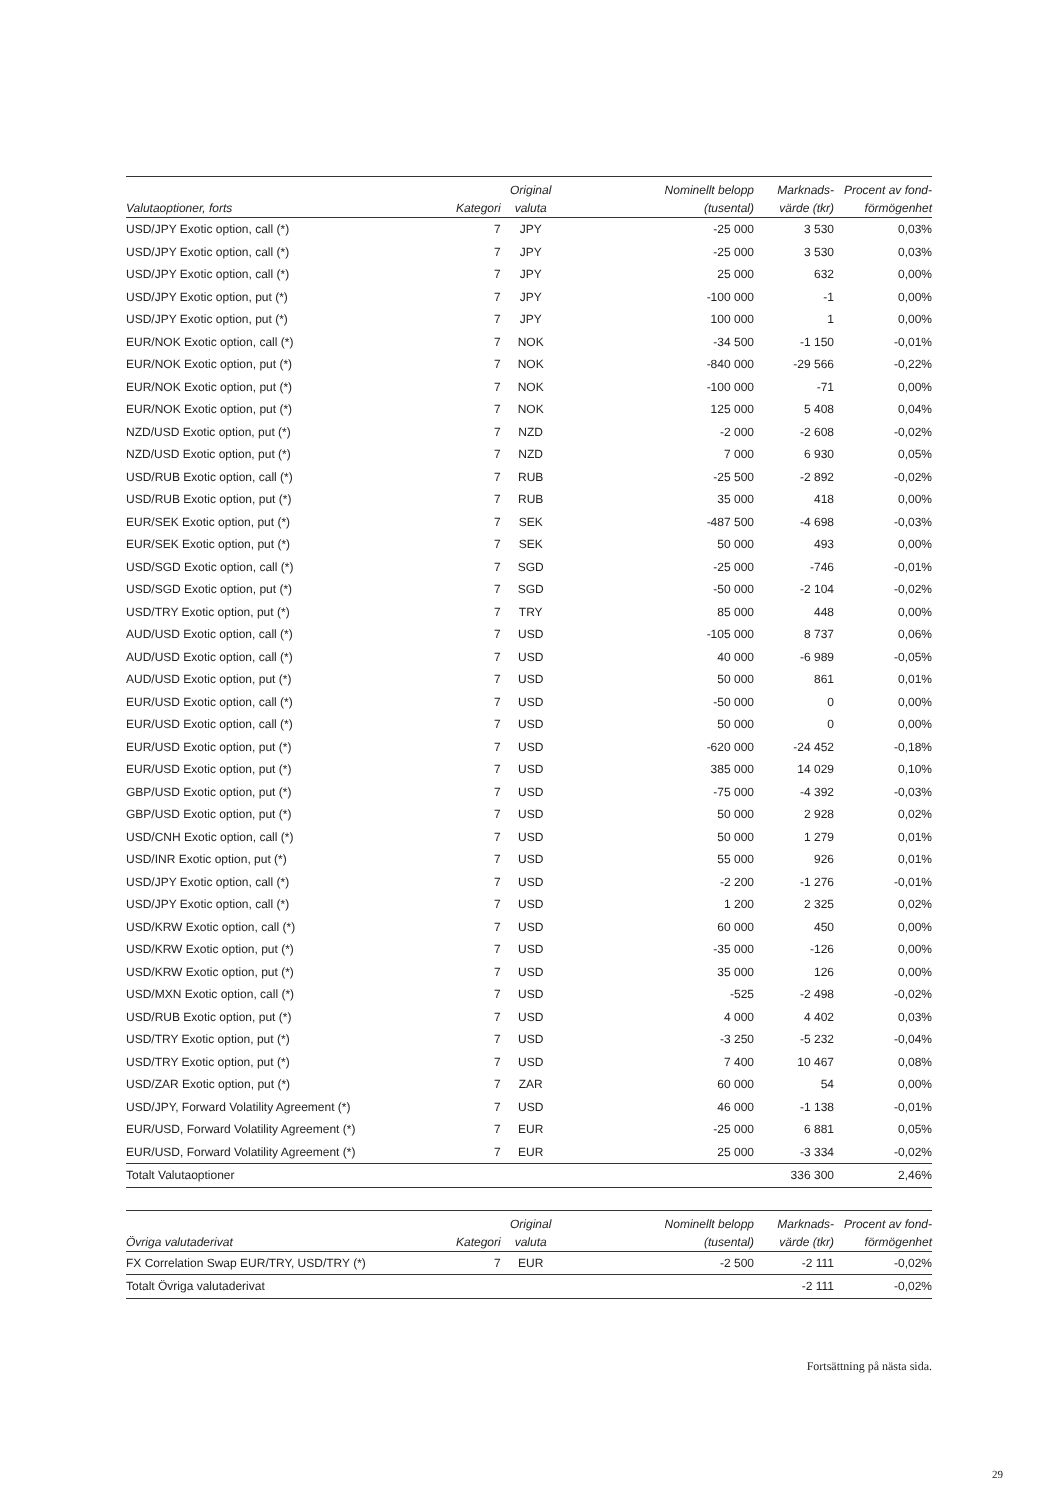| Valutaoptioner, forts | Kategori | Original valuta | Nominellt belopp (tusental) | Marknads- värde (tkr) | Procent av fond- förmögenhet |
| --- | --- | --- | --- | --- | --- |
| USD/JPY Exotic option, call (*) | 7 | JPY | -25 000 | 3 530 | 0,03% |
| USD/JPY Exotic option, call (*) | 7 | JPY | -25 000 | 3 530 | 0,03% |
| USD/JPY Exotic option, call (*) | 7 | JPY | 25 000 | 632 | 0,00% |
| USD/JPY Exotic option, put (*) | 7 | JPY | -100 000 | -1 | 0,00% |
| USD/JPY Exotic option, put (*) | 7 | JPY | 100 000 | 1 | 0,00% |
| EUR/NOK Exotic option, call (*) | 7 | NOK | -34 500 | -1 150 | -0,01% |
| EUR/NOK Exotic option, put (*) | 7 | NOK | -840 000 | -29 566 | -0,22% |
| EUR/NOK Exotic option, put (*) | 7 | NOK | -100 000 | -71 | 0,00% |
| EUR/NOK Exotic option, put (*) | 7 | NOK | 125 000 | 5 408 | 0,04% |
| NZD/USD Exotic option, put (*) | 7 | NZD | -2 000 | -2 608 | -0,02% |
| NZD/USD Exotic option, put (*) | 7 | NZD | 7 000 | 6 930 | 0,05% |
| USD/RUB Exotic option, call (*) | 7 | RUB | -25 500 | -2 892 | -0,02% |
| USD/RUB Exotic option, put (*) | 7 | RUB | 35 000 | 418 | 0,00% |
| EUR/SEK Exotic option, put (*) | 7 | SEK | -487 500 | -4 698 | -0,03% |
| EUR/SEK Exotic option, put (*) | 7 | SEK | 50 000 | 493 | 0,00% |
| USD/SGD Exotic option, call (*) | 7 | SGD | -25 000 | -746 | -0,01% |
| USD/SGD Exotic option, put (*) | 7 | SGD | -50 000 | -2 104 | -0,02% |
| USD/TRY Exotic option, put (*) | 7 | TRY | 85 000 | 448 | 0,00% |
| AUD/USD Exotic option, call (*) | 7 | USD | -105 000 | 8 737 | 0,06% |
| AUD/USD Exotic option, call (*) | 7 | USD | 40 000 | -6 989 | -0,05% |
| AUD/USD Exotic option, put (*) | 7 | USD | 50 000 | 861 | 0,01% |
| EUR/USD Exotic option, call (*) | 7 | USD | -50 000 | 0 | 0,00% |
| EUR/USD Exotic option, call (*) | 7 | USD | 50 000 | 0 | 0,00% |
| EUR/USD Exotic option, put (*) | 7 | USD | -620 000 | -24 452 | -0,18% |
| EUR/USD Exotic option, put (*) | 7 | USD | 385 000 | 14 029 | 0,10% |
| GBP/USD Exotic option, put (*) | 7 | USD | -75 000 | -4 392 | -0,03% |
| GBP/USD Exotic option, put (*) | 7 | USD | 50 000 | 2 928 | 0,02% |
| USD/CNH Exotic option, call (*) | 7 | USD | 50 000 | 1 279 | 0,01% |
| USD/INR Exotic option, put (*) | 7 | USD | 55 000 | 926 | 0,01% |
| USD/JPY Exotic option, call (*) | 7 | USD | -2 200 | -1 276 | -0,01% |
| USD/JPY Exotic option, call (*) | 7 | USD | 1 200 | 2 325 | 0,02% |
| USD/KRW Exotic option, call (*) | 7 | USD | 60 000 | 450 | 0,00% |
| USD/KRW Exotic option, put (*) | 7 | USD | -35 000 | -126 | 0,00% |
| USD/KRW Exotic option, put (*) | 7 | USD | 35 000 | 126 | 0,00% |
| USD/MXN Exotic option, call (*) | 7 | USD | -525 | -2 498 | -0,02% |
| USD/RUB Exotic option, put (*) | 7 | USD | 4 000 | 4 402 | 0,03% |
| USD/TRY Exotic option, put (*) | 7 | USD | -3 250 | -5 232 | -0,04% |
| USD/TRY Exotic option, put (*) | 7 | USD | 7 400 | 10 467 | 0,08% |
| USD/ZAR Exotic option, put (*) | 7 | ZAR | 60 000 | 54 | 0,00% |
| USD/JPY, Forward Volatility Agreement (*) | 7 | USD | 46 000 | -1 138 | -0,01% |
| EUR/USD, Forward Volatility Agreement (*) | 7 | EUR | -25 000 | 6 881 | 0,05% |
| EUR/USD, Forward Volatility Agreement (*) | 7 | EUR | 25 000 | -3 334 | -0,02% |
| Totalt Valutaoptioner | | | | 336 300 | 2,46% |
| Övriga valutaderivat | Kategori | Original valuta | Nominellt belopp (tusental) | Marknads- värde (tkr) | Procent av fond- förmögenhet |
| --- | --- | --- | --- | --- | --- |
| FX Correlation Swap EUR/TRY, USD/TRY (*) | 7 | EUR | -2 500 | -2 111 | -0,02% |
| Totalt Övriga valutaderivat | | | | -2 111 | -0,02% |
Fortsättning på nästa sida.
29